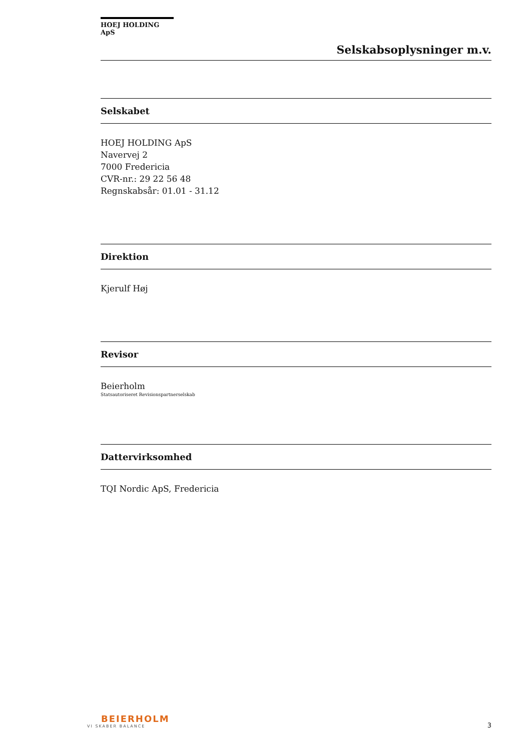HOEJ HOLDING ApS
Selskabsoplysninger m.v.
Selskabet
HOEJ HOLDING ApS
Navervej 2
7000 Fredericia
CVR-nr.: 29 22 56 48
Regnskabsår: 01.01 - 31.12
Direktion
Kjerulf Høj
Revisor
Beierholm
Statsautoriseret Revisionspartnerselskab
Dattervirksomhed
TQI Nordic ApS, Fredericia
BEIERHOLM
VI SKABER BALANCE
3